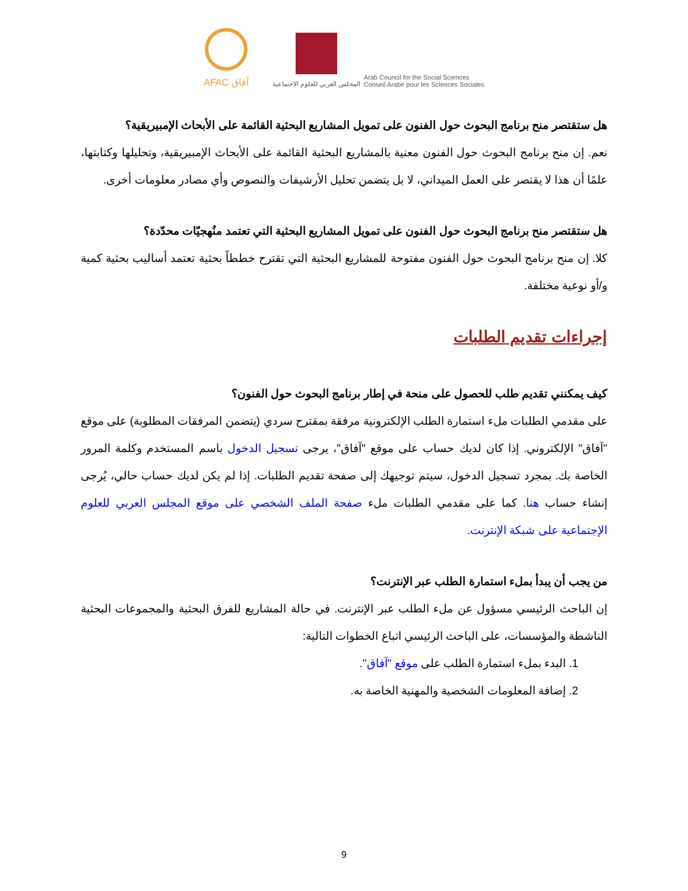AFAC آفاق
المجلس العربي للعلوم الاجتماعية
Arab Council for the Social Sciences
Conseil Arabe pour les Sciences Sociales
هل ستقتصر منح برنامج البحوث حول الفنون على تمويل المشاريع البحثية القائمة على الأبحاث الإمبيريقية؟
نعم. إن منح برنامج البحوث حول الفنون معنية بالمشاريع البحثية القائمة على الأبحاث الإمبيريقية، وتحليلها وكتابتها، علمًا أن هذا لا يقتصر على العمل الميداني، لا بل يتضمن تحليل الأرشيفات والنصوص وأي مصادر معلومات أخرى.
هل ستقتصر منح برنامج البحوث حول الفنون على تمويل المشاريع البحثية التي تعتمد منُهجيّات محدّدة؟
كلا. إن منح برنامج البحوث حول الفنون مفتوحة للمشاريع البحثية التي تقترح خططاً بحثية تعتمد أساليب بحثية كمية و/أو نوعية مختلفة.
إجراءات تقديم الطلبات
كيف يمكنني تقديم طلب للحصول على منحة في إطار برنامج البحوث حول الفنون؟
على مقدمي الطلبات ملء استمارة الطلب الإلكترونية مرفقة بمقترح سردي (يتضمن المرفقات المطلوبة) على موقع "آفاق" الإلكتروني. إذا كان لديك حساب على موقع "آفاق"، يرجى تسجيل الدخول باسم المستخدم وكلمة المرور الخاصة بك. بمجرد تسجيل الدخول، سيتم توجيهك إلى صفحة تقديم الطلبات. إذا لم يكن لديك حساب حالي، يُرجى إنشاء حساب هنا. كما على مقدمي الطلبات ملء صفحة الملف الشخصي على موقع المجلس العربي للعلوم الإجتماعية على شبكة الإنترنت.
من يجب أن يبدأ بملء استمارة الطلب عبر الإنترنت؟
إن الباحث الرئيسي مسؤول عن ملء الطلب عبر الإنترنت. في حالة المشاريع للفرق البحثية والمجموعات البحثية الناشطة والمؤسسات، على الباحث الرئيسي اتباع الخطوات التالية:
1. البدء بملء استمارة الطلب على موقع "آفاق".
2. إضافة المعلومات الشخصية والمهنية الخاصة به.
9